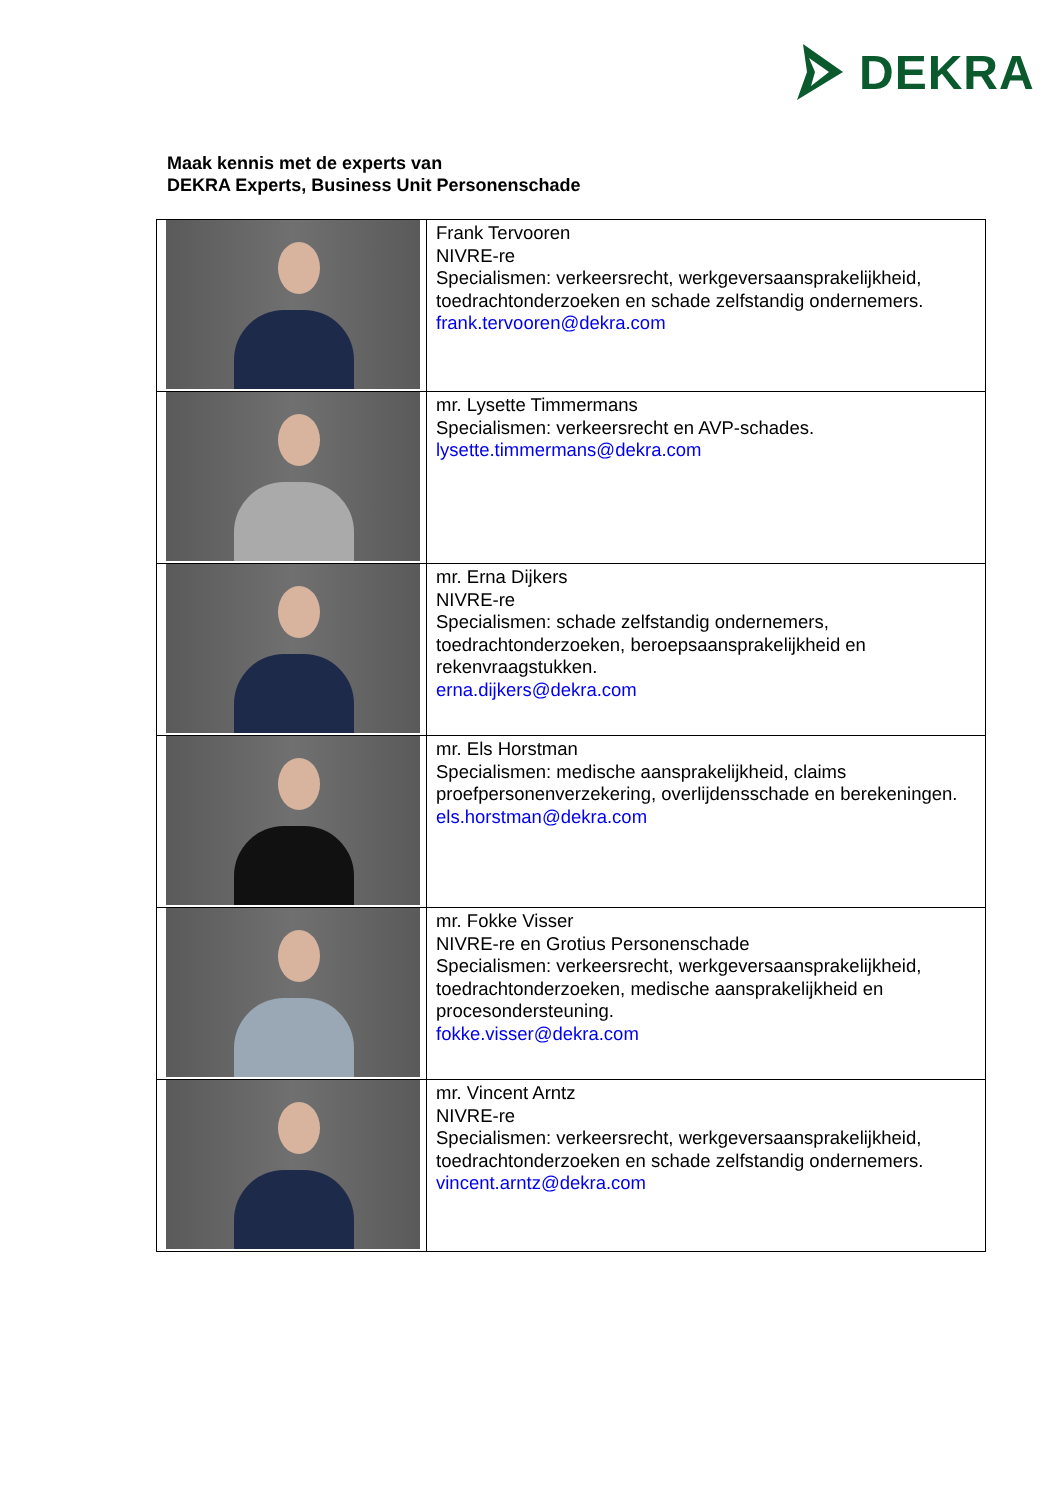DEKRA
Maak kennis met de experts van
DEKRA Experts, Business Unit Personenschade
| | Frank Tervooren NIVRE-re Specialismen: verkeersrecht, werkgeversaansprakelijkheid, toedrachtonderzoeken en schade zelfstandig ondernemers. frank.tervooren@dekra.com |
| | mr. Lysette Timmermans Specialismen: verkeersrecht en AVP-schades. lysette.timmermans@dekra.com |
| | mr. Erna Dijkers NIVRE-re Specialismen: schade zelfstandig ondernemers, toedrachtonderzoeken, beroepsaansprakelijkheid en rekenvraagstukken. erna.dijkers@dekra.com |
| | mr. Els Horstman Specialismen: medische aansprakelijkheid, claims proefpersonenverzekering, overlijdensschade en berekeningen. els.horstman@dekra.com |
| | mr. Fokke Visser NIVRE-re en Grotius Personenschade Specialismen: verkeersrecht, werkgeversaansprakelijkheid, toedrachtonderzoeken, medische aansprakelijkheid en procesondersteuning. fokke.visser@dekra.com |
| | mr. Vincent Arntz NIVRE-re Specialismen: verkeersrecht, werkgeversaansprakelijkheid, toedrachtonderzoeken en schade zelfstandig ondernemers. vincent.arntz@dekra.com |